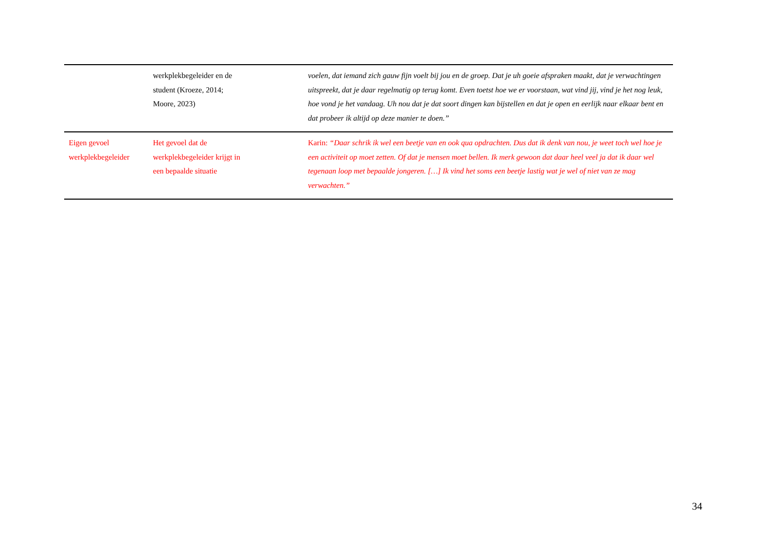| | werkplekbegeleider en de student (Kroeze, 2014; Moore, 2023) | voelen, dat iemand zich gauw fijn voelt bij jou en de groep. Dat je uh goeie afspraken maakt, dat je verwachtingen uitspreekt, dat je daar regelmatig op terug komt. Even toetst hoe we er voorstaan, wat vind jij, vind je het nog leuk, hoe vond je het vandaag. Uh nou dat je dat soort dingen kan bijstellen en dat je open en eerlijk naar elkaar bent en dat probeer ik altijd op deze manier te doen.” |
| Eigen gevoel werkplekbegeleider | Het gevoel dat de werkplekbegeleider krijgt in een bepaalde situatie | Karin: “Daar schrik ik wel een beetje van en ook qua opdrachten. Dus dat ik denk van nou, je weet toch wel hoe je een activiteit op moet zetten. Of dat je mensen moet bellen. Ik merk gewoon dat daar heel veel ja dat ik daar wel tegenaan loop met bepaalde jongeren. […] Ik vind het soms een beetje lastig wat je wel of niet van ze mag verwachten.” |
34